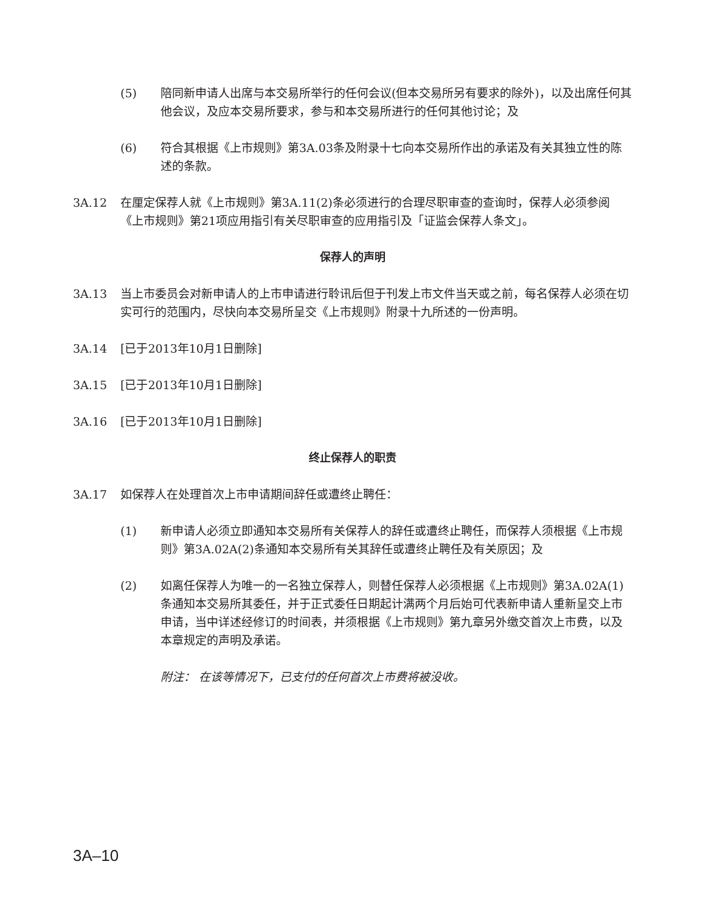(5) 陪同新申请人出席与本交易所举行的任何会议(但本交易所另有要求的除外)，以及出席任何其他会议，及应本交易所要求，参与和本交易所进行的任何其他讨论；及
(6) 符合其根据《上市规则》第3A.03条及附录十七向本交易所作出的承诺及有关其独立性的陈述的条款。
3A.12 在厘定保荐人就《上市规则》第3A.11(2)条必须进行的合理尽职审查的查询时，保荐人必须参阅《上市规则》第21项应用指引有关尽职审查的应用指引及「证监会保荐人条文」。
保荐人的声明
3A.13 当上市委员会对新申请人的上市申请进行聆讯后但于刊发上市文件当天或之前，每名保荐人必须在切实可行的范围内，尽快向本交易所呈交《上市规则》附录十九所述的一份声明。
3A.14 [已于2013年10月1日删除]
3A.15 [已于2013年10月1日删除]
3A.16 [已于2013年10月1日删除]
终止保荐人的职责
3A.17 如保荐人在处理首次上市申请期间辞任或遭终止聘任：
(1) 新申请人必须立即通知本交易所有关保荐人的辞任或遭终止聘任，而保荐人须根据《上市规则》第3A.02A(2)条通知本交易所有关其辞任或遭终止聘任及有关原因；及
(2) 如离任保荐人为唯一的一名独立保荐人，则替任保荐人必须根据《上市规则》第3A.02A(1)条通知本交易所其委任，并于正式委任日期起计满两个月后始可代表新申请人重新呈交上市申请，当中详述经修订的时间表，并须根据《上市规则》第九章另外缴交首次上市费，以及本章规定的声明及承诺。
附注： 在该等情况下，已支付的任何首次上市费将被没收。
3A–10